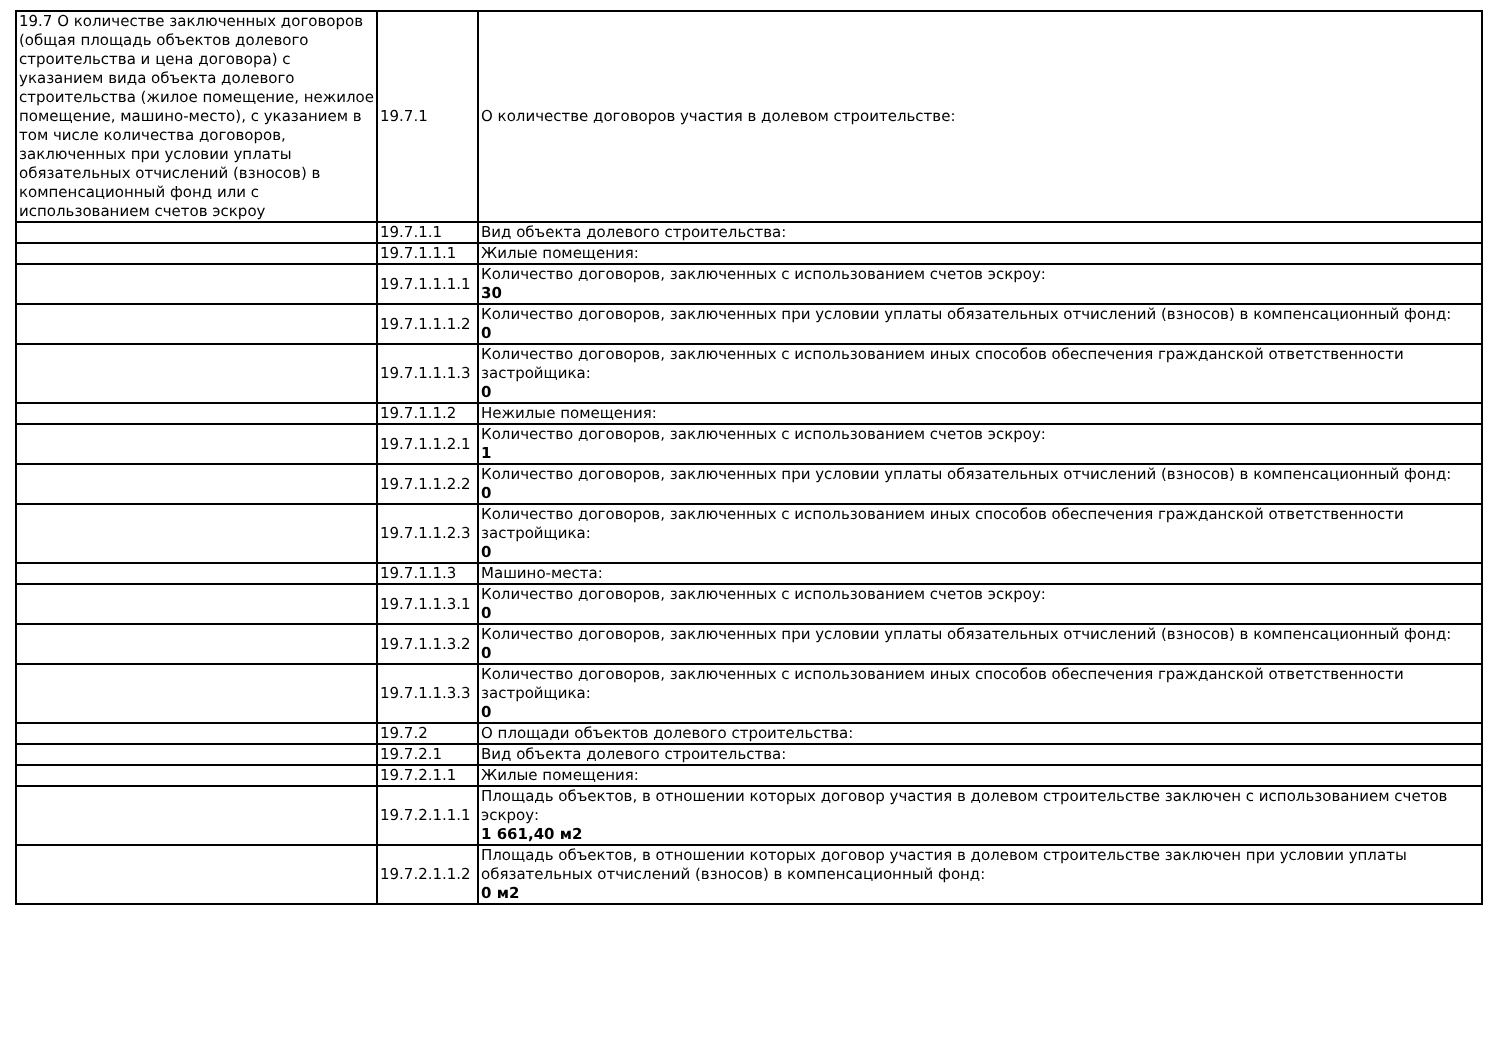| 19.7 О количестве заключенных договоров (общая площадь объектов долевого строительства и цена договора) с указанием вида объекта долевого строительства (жилое помещение, нежилое помещение, машино-место), с указанием в том числе количества договоров, заключенных при условии уплаты обязательных отчислений (взносов) в компенсационный фонд или с использованием счетов эскроу | 19.7.1 | О количестве договоров участия в долевом строительстве: |
| | 19.7.1.1 | Вид объекта долевого строительства: |
| | 19.7.1.1.1 | Жилые помещения: |
| | 19.7.1.1.1.1 | Количество договоров, заключенных с использованием счетов эскроу: 30 |
| | 19.7.1.1.1.2 | Количество договоров, заключенных при условии уплаты обязательных отчислений (взносов) в компенсационный фонд: 0 |
| | 19.7.1.1.1.3 | Количество договоров, заключенных с использованием иных способов обеспечения гражданской ответственности застройщика: 0 |
| | 19.7.1.1.2 | Нежилые помещения: |
| | 19.7.1.1.2.1 | Количество договоров, заключенных с использованием счетов эскроу: 1 |
| | 19.7.1.1.2.2 | Количество договоров, заключенных при условии уплаты обязательных отчислений (взносов) в компенсационный фонд: 0 |
| | 19.7.1.1.2.3 | Количество договоров, заключенных с использованием иных способов обеспечения гражданской ответственности застройщика: 0 |
| | 19.7.1.1.3 | Машино-места: |
| | 19.7.1.1.3.1 | Количество договоров, заключенных с использованием счетов эскроу: 0 |
| | 19.7.1.1.3.2 | Количество договоров, заключенных при условии уплаты обязательных отчислений (взносов) в компенсационный фонд: 0 |
| | 19.7.1.1.3.3 | Количество договоров, заключенных с использованием иных способов обеспечения гражданской ответственности застройщика: 0 |
| | 19.7.2 | О площади объектов долевого строительства: |
| | 19.7.2.1 | Вид объекта долевого строительства: |
| | 19.7.2.1.1 | Жилые помещения: |
| | 19.7.2.1.1.1 | Площадь объектов, в отношении которых договор участия в долевом строительстве заключен с использованием счетов эскроу: 1 661,40 м2 |
| | 19.7.2.1.1.2 | Площадь объектов, в отношении которых договор участия в долевом строительстве заключен при условии уплаты обязательных отчислений (взносов) в компенсационный фонд: 0 м2 |